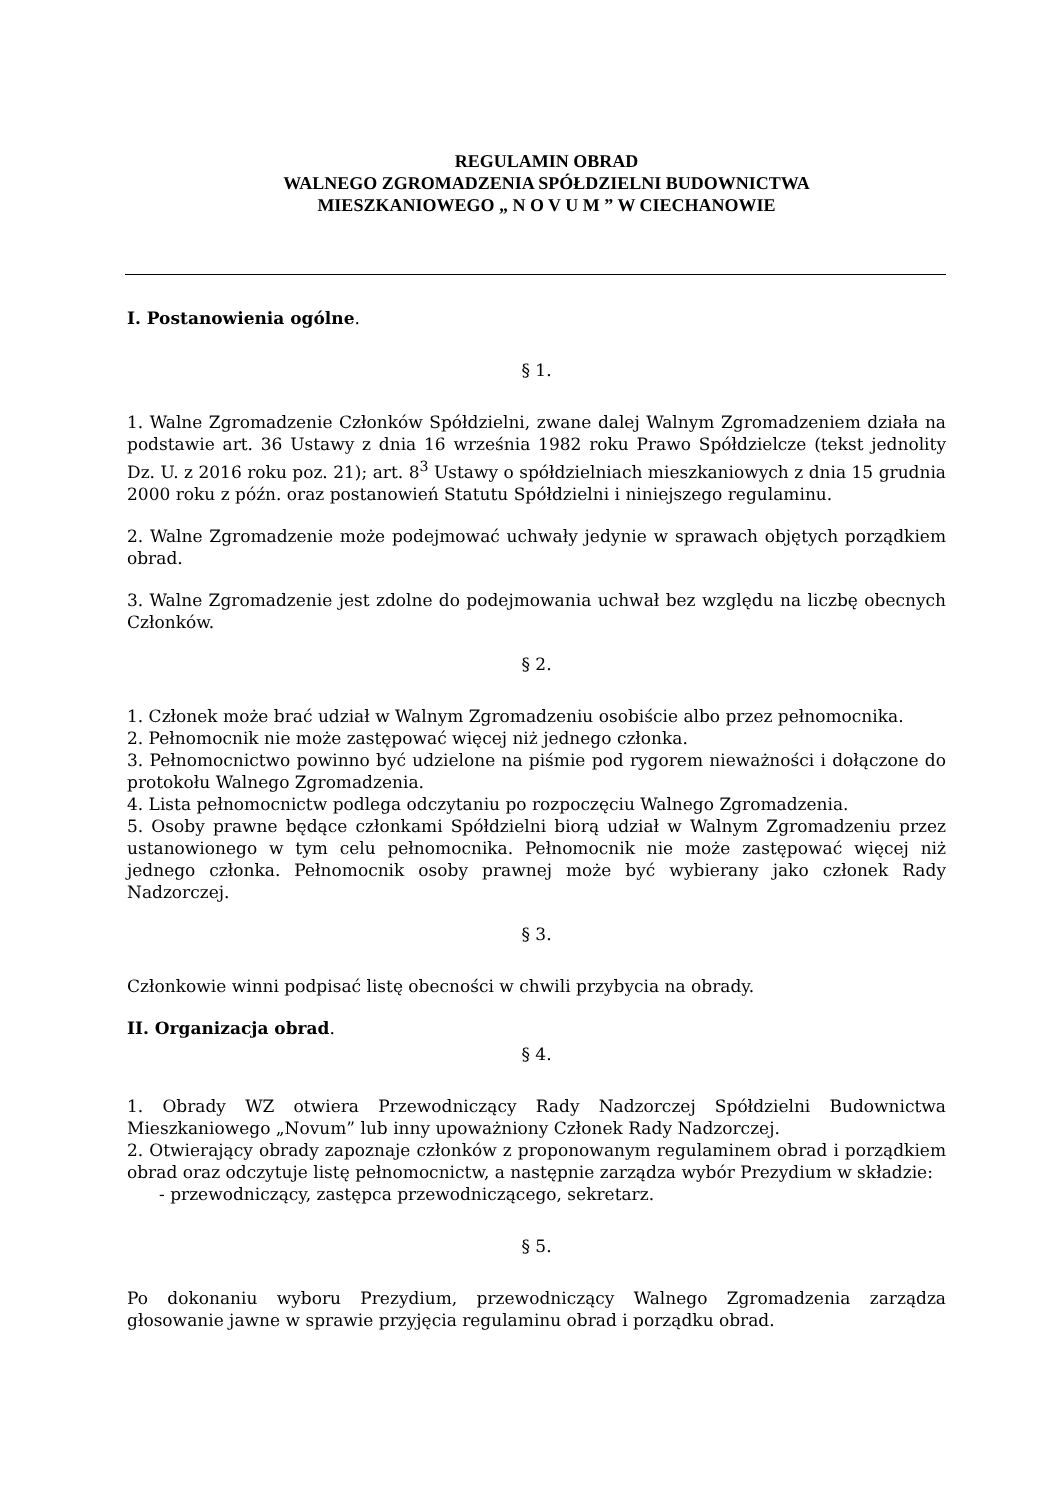REGULAMIN OBRAD
WALNEGO ZGROMADZENIA SPÓŁDZIELNI BUDOWNICTWA
MIESZKANIOWEGO „ N O V U M ” W CIECHANOWIE
I. Postanowienia ogólne.
§ 1.
1. Walne Zgromadzenie Członków Spółdzielni, zwane dalej Walnym Zgromadzeniem działa na podstawie art. 36 Ustawy z dnia 16 września 1982 roku Prawo Spółdzielcze (tekst jednolity Dz. U. z 2016 roku poz. 21); art. 8<sup>3</sup> Ustawy o spółdzielniach mieszkaniowych z dnia 15 grudnia 2000 roku z późn. oraz postanowień Statutu Spółdzielni i niniejszego regulaminu.
2. Walne Zgromadzenie może podejmować uchwały jedynie w sprawach objętych porządkiem obrad.
3. Walne Zgromadzenie jest zdolne do podejmowania uchwał bez względu na liczbę obecnych Członków.
§ 2.
1. Członek może brać udział w Walnym Zgromadzeniu osobiście albo przez pełnomocnika.
2. Pełnomocnik nie może zastępować więcej niż jednego członka.
3. Pełnomocnictwo powinno być udzielone na piśmie pod rygorem nieważności i dołączone do protokołu Walnego Zgromadzenia.
4. Lista pełnomocnictw podlega odczytaniu po rozpoczęciu Walnego Zgromadzenia.
5. Osoby prawne będące członkami Spółdzielni biorą udział w Walnym Zgromadzeniu przez ustanowionego w tym celu pełnomocnika. Pełnomocnik nie może zastępować więcej niż jednego członka. Pełnomocnik osoby prawnej może być wybierany jako członek Rady Nadzorczej.
§ 3.
Członkowie winni podpisać listę obecności w chwili przybycia na obrady.
II. Organizacja obrad.
§ 4.
1. Obrady WZ otwiera Przewodniczący Rady Nadzorczej Spółdzielni Budownictwa Mieszkaniowego „Novum” lub inny upoważniony Członek Rady Nadzorczej.
2. Otwierający obrady zapoznaje członków z proponowanym regulaminem obrad i porządkiem obrad oraz odczytuje listę pełnomocnictw, a następnie zarządza wybór Prezydium w składzie:
- przewodniczący, zastępca przewodniczącego, sekretarz.
§ 5.
Po dokonaniu wyboru Prezydium, przewodniczący Walnego Zgromadzenia zarządza głosowanie jawne w sprawie przyjęcia regulaminu obrad i porządku obrad.